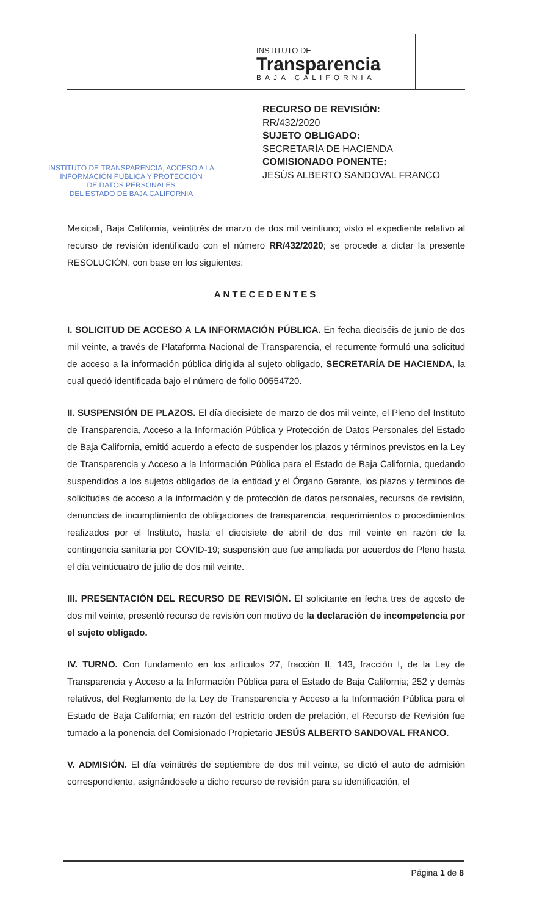INSTITUTO DE
Transparencia
BAJA CALIFORNIA
INSTITUTO DE TRANSPARENCIA, ACCESO A LA
INFORMACIÓN PUBLICA Y PROTECCIÓN
DE DATOS PERSONALES
DEL ESTADO DE BAJA CALIFORNIA
RECURSO DE REVISIÓN:
RR/432/2020
SUJETO OBLIGADO:
SECRETARÍA DE HACIENDA
COMISIONADO PONENTE:
JESÚS ALBERTO SANDOVAL FRANCO
Mexicali, Baja California, veintitrés de marzo de dos mil veintiuno; visto el expediente relativo al recurso de revisión identificado con el número RR/432/2020; se procede a dictar la presente RESOLUCIÓN, con base en los siguientes:
ANTECEDENTES
I. SOLICITUD DE ACCESO A LA INFORMACIÓN PÚBLICA. En fecha dieciséis de junio de dos mil veinte, a través de Plataforma Nacional de Transparencia, el recurrente formuló una solicitud de acceso a la información pública dirigida al sujeto obligado, SECRETARÍA DE HACIENDA, la cual quedó identificada bajo el número de folio 00554720.
II. SUSPENSIÓN DE PLAZOS. El día diecisiete de marzo de dos mil veinte, el Pleno del Instituto de Transparencia, Acceso a la Información Pública y Protección de Datos Personales del Estado de Baja California, emitió acuerdo a efecto de suspender los plazos y términos previstos en la Ley de Transparencia y Acceso a la Información Pública para el Estado de Baja California, quedando suspendidos a los sujetos obligados de la entidad y el Órgano Garante, los plazos y términos de solicitudes de acceso a la información y de protección de datos personales, recursos de revisión, denuncias de incumplimiento de obligaciones de transparencia, requerimientos o procedimientos realizados por el Instituto, hasta el diecisiete de abril de dos mil veinte en razón de la contingencia sanitaria por COVID-19; suspensión que fue ampliada por acuerdos de Pleno hasta el día veinticuatro de julio de dos mil veinte.
III. PRESENTACIÓN DEL RECURSO DE REVISIÓN. El solicitante en fecha tres de agosto de dos mil veinte, presentó recurso de revisión con motivo de la declaración de incompetencia por el sujeto obligado.
IV. TURNO. Con fundamento en los artículos 27, fracción II, 143, fracción I, de la Ley de Transparencia y Acceso a la Información Pública para el Estado de Baja California; 252 y demás relativos, del Reglamento de la Ley de Transparencia y Acceso a la Información Pública para el Estado de Baja California; en razón del estricto orden de prelación, el Recurso de Revisión fue turnado a la ponencia del Comisionado Propietario JESÚS ALBERTO SANDOVAL FRANCO.
V. ADMISIÓN. El día veintitrés de septiembre de dos mil veinte, se dictó el auto de admisión correspondiente, asignándosele a dicho recurso de revisión para su identificación, el
Página 1 de 8